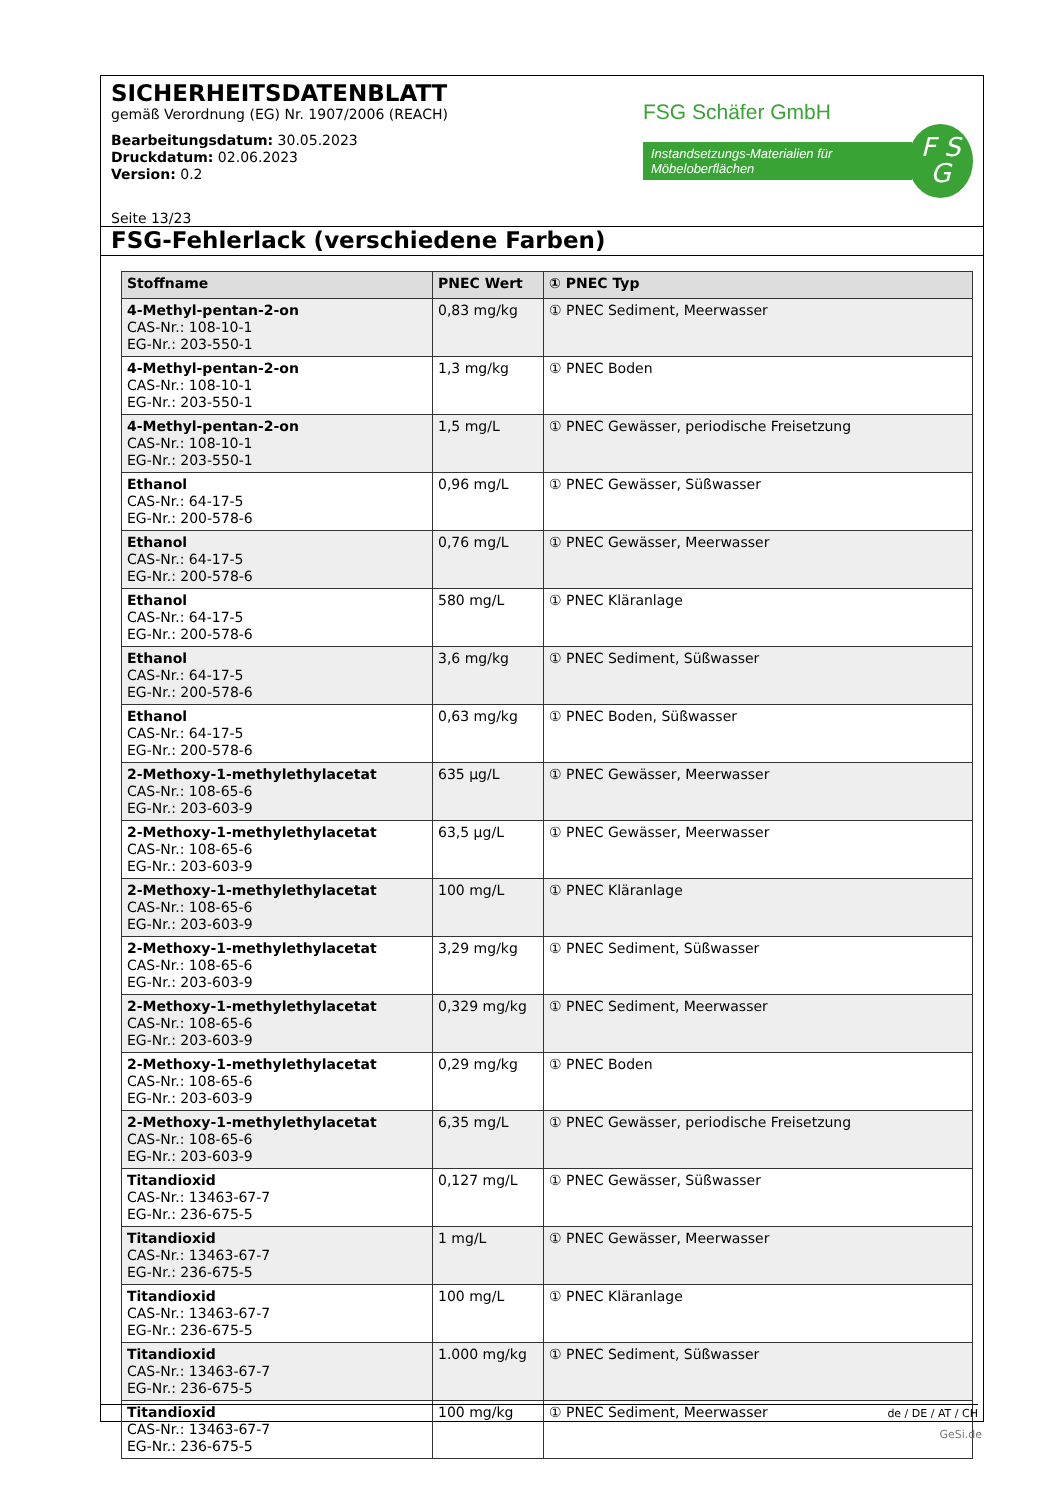SICHERHEITSDATENBLATT
gemäß Verordnung (EG) Nr. 1907/2006 (REACH)
Bearbeitungsdatum: 30.05.2023
Druckdatum: 02.06.2023
Version: 0.2
FSG Schäfer GmbH
Instandsetzungs-Materialien für Möbeloberflächen
F S
G
Seite 13/23
FSG-Fehlerlack (verschiedene Farben)
| Stoffname | PNEC Wert | ① PNEC Typ |
| --- | --- | --- |
| 4-Methyl-pentan-2-on CAS-Nr.: 108-10-1 EG-Nr.: 203-550-1 | 0,83 mg/kg | ① PNEC Sediment, Meerwasser |
| 4-Methyl-pentan-2-on CAS-Nr.: 108-10-1 EG-Nr.: 203-550-1 | 1,3 mg/kg | ① PNEC Boden |
| 4-Methyl-pentan-2-on CAS-Nr.: 108-10-1 EG-Nr.: 203-550-1 | 1,5 mg/L | ① PNEC Gewässer, periodische Freisetzung |
| Ethanol CAS-Nr.: 64-17-5 EG-Nr.: 200-578-6 | 0,96 mg/L | ① PNEC Gewässer, Süßwasser |
| Ethanol CAS-Nr.: 64-17-5 EG-Nr.: 200-578-6 | 0,76 mg/L | ① PNEC Gewässer, Meerwasser |
| Ethanol CAS-Nr.: 64-17-5 EG-Nr.: 200-578-6 | 580 mg/L | ① PNEC Kläranlage |
| Ethanol CAS-Nr.: 64-17-5 EG-Nr.: 200-578-6 | 3,6 mg/kg | ① PNEC Sediment, Süßwasser |
| Ethanol CAS-Nr.: 64-17-5 EG-Nr.: 200-578-6 | 0,63 mg/kg | ① PNEC Boden, Süßwasser |
| 2-Methoxy-1-methylethylacetat CAS-Nr.: 108-65-6 EG-Nr.: 203-603-9 | 635 µg/L | ① PNEC Gewässer, Meerwasser |
| 2-Methoxy-1-methylethylacetat CAS-Nr.: 108-65-6 EG-Nr.: 203-603-9 | 63,5 µg/L | ① PNEC Gewässer, Meerwasser |
| 2-Methoxy-1-methylethylacetat CAS-Nr.: 108-65-6 EG-Nr.: 203-603-9 | 100 mg/L | ① PNEC Kläranlage |
| 2-Methoxy-1-methylethylacetat CAS-Nr.: 108-65-6 EG-Nr.: 203-603-9 | 3,29 mg/kg | ① PNEC Sediment, Süßwasser |
| 2-Methoxy-1-methylethylacetat CAS-Nr.: 108-65-6 EG-Nr.: 203-603-9 | 0,329 mg/kg | ① PNEC Sediment, Meerwasser |
| 2-Methoxy-1-methylethylacetat CAS-Nr.: 108-65-6 EG-Nr.: 203-603-9 | 0,29 mg/kg | ① PNEC Boden |
| 2-Methoxy-1-methylethylacetat CAS-Nr.: 108-65-6 EG-Nr.: 203-603-9 | 6,35 mg/L | ① PNEC Gewässer, periodische Freisetzung |
| Titandioxid CAS-Nr.: 13463-67-7 EG-Nr.: 236-675-5 | 0,127 mg/L | ① PNEC Gewässer, Süßwasser |
| Titandioxid CAS-Nr.: 13463-67-7 EG-Nr.: 236-675-5 | 1 mg/L | ① PNEC Gewässer, Meerwasser |
| Titandioxid CAS-Nr.: 13463-67-7 EG-Nr.: 236-675-5 | 100 mg/L | ① PNEC Kläranlage |
| Titandioxid CAS-Nr.: 13463-67-7 EG-Nr.: 236-675-5 | 1.000 mg/kg | ① PNEC Sediment, Süßwasser |
| Titandioxid CAS-Nr.: 13463-67-7 EG-Nr.: 236-675-5 | 100 mg/kg | ① PNEC Sediment, Meerwasser |
de / DE / AT / CH
GeSi.de